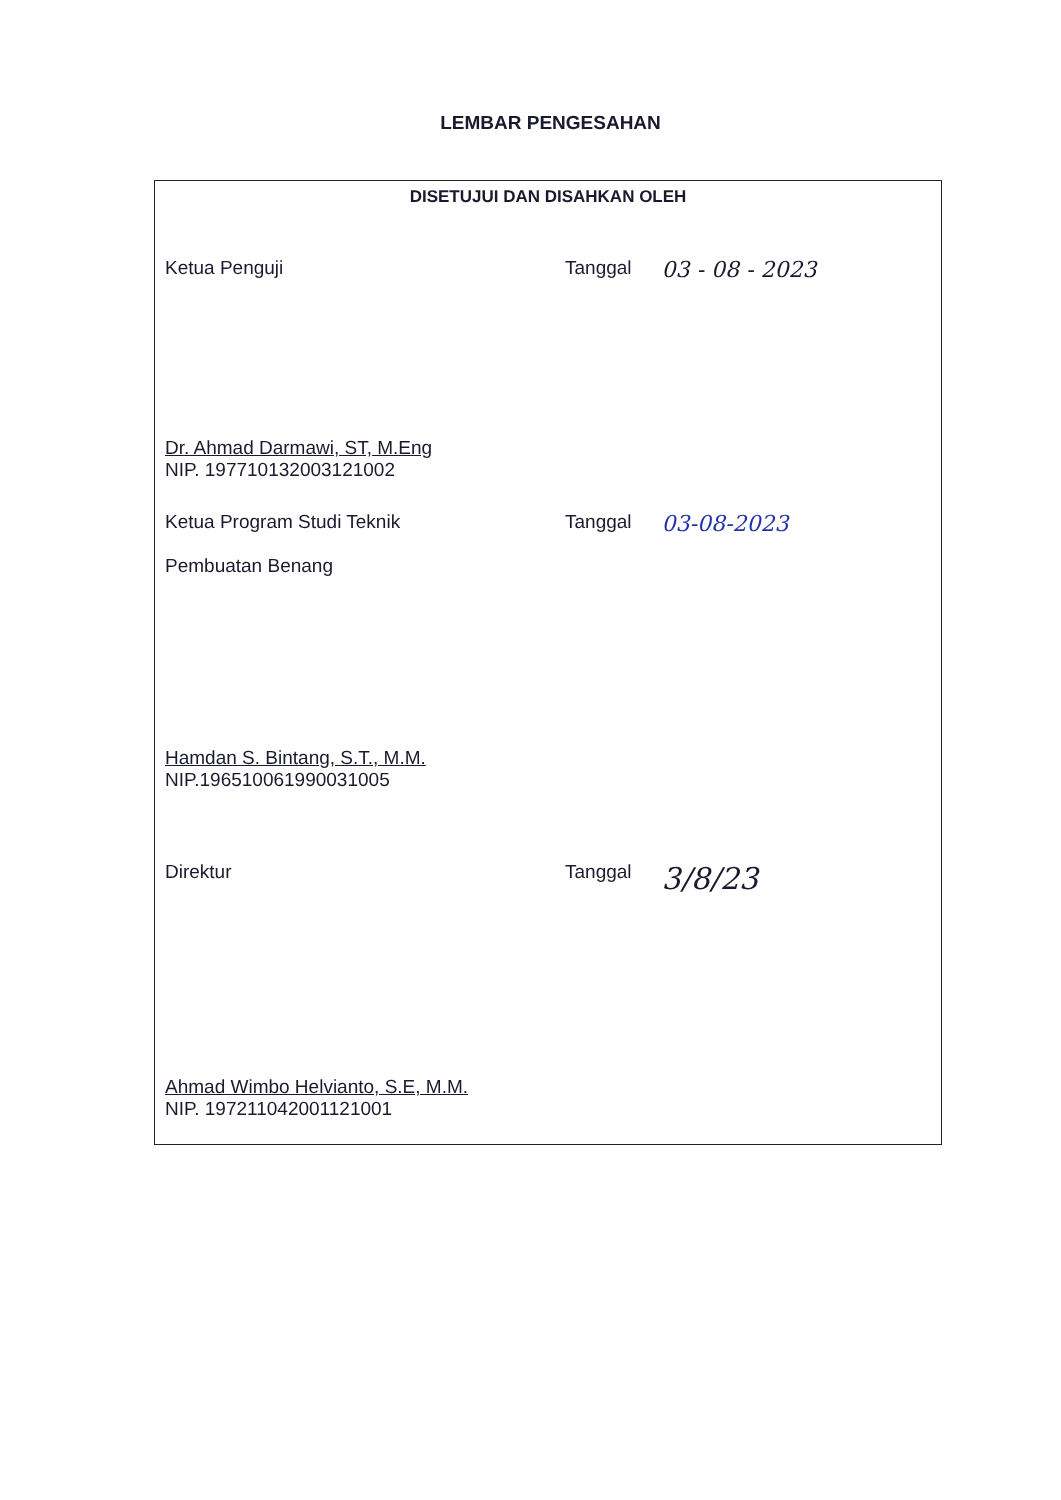LEMBAR PENGESAHAN
DISETUJUI DAN DISAHKAN OLEH
Ketua Penguji Tanggal 03 - 08 - 2023
Dr. Ahmad Darmawi, ST, M.Eng
NIP. 197710132003121002
Ketua Program Studi Teknik
Pembuatan Benang
Tanggal 03-08-2023
Hamdan S. Bintang, S.T., M.M.
NIP.196510061990031005
Direktur Tanggal 3/8/23
Ahmad Wimbo Helvianto, S.E, M.M.
NIP. 197211042001121001